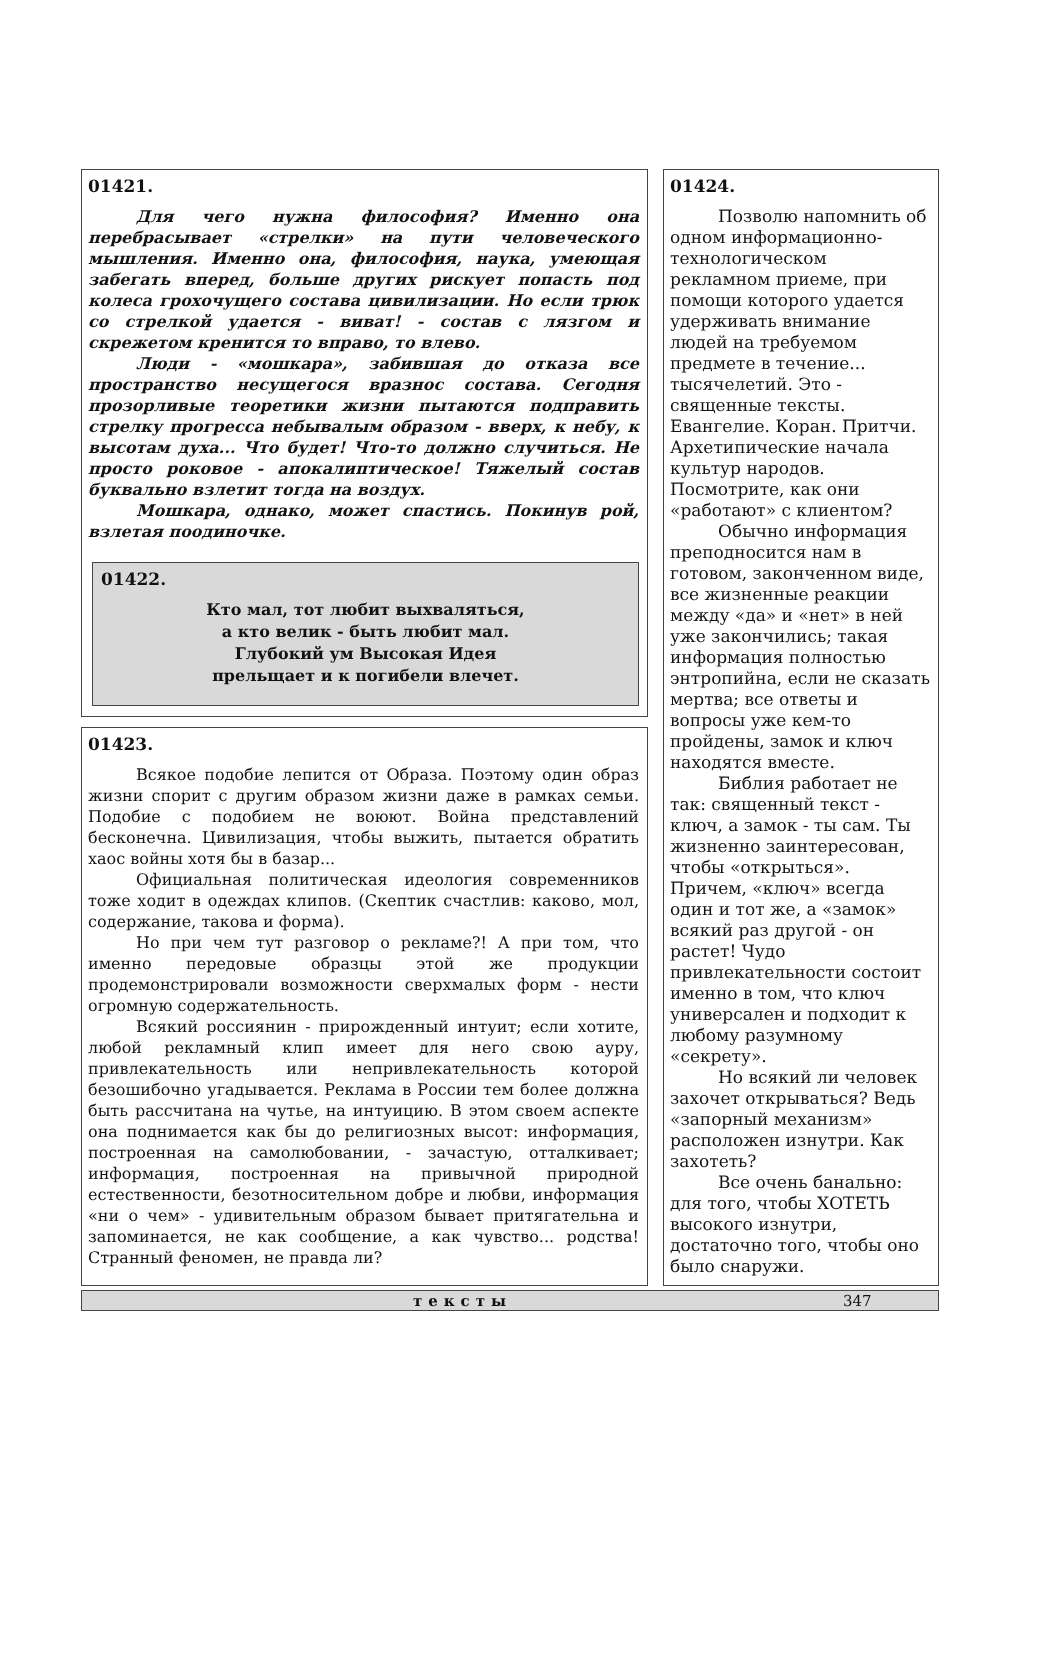01421.
Для чего нужна философия? Именно она перебрасывает «стрелки» на пути человеческого мышления. Именно она, философия, наука, умеющая забегать вперед, больше других рискует попасть под колеса грохочущего состава цивилизации. Но если трюк со стрелкой удается - виват! - состав с лязгом и скрежетом кренится то вправо, то влево.
Люди - «мошкара», забившая до отказа все пространство несущегося вразнос состава. Сегодня прозорливые теоретики жизни пытаются подправить стрелку прогресса небывалым образом - вверх, к небу, к высотам духа... Что будет! Что-то должно случиться. Не просто роковое - апокалиптическое! Тяжелый состав буквально взлетит тогда на воздух.
Мошкара, однако, может спастись. Покинув рой, взлетая поодиночке.
01422.
Кто мал, тот любит выхваляться,
а кто велик - быть любит мал.
Глубокий ум Высокая Идея
прельщает и к погибели влечет.
01423.
Всякое подобие лепится от Образа. Поэтому один образ жизни спорит с другим образом жизни даже в рамках семьи. Подобие с подобием не воюют. Война представлений бесконечна. Цивилизация, чтобы выжить, пытается обратить хаос войны хотя бы в базар...
Официальная политическая идеология современников тоже ходит в одеждах клипов. (Скептик счастлив: каково, мол, содержание, такова и форма).
Но при чем тут разговор о рекламе?! А при том, что именно передовые образцы этой же продукции продемонстрировали возможности сверхмалых форм - нести огромную содержательность.
Всякий россиянин - прирожденный интуит; если хотите, любой рекламный клип имеет для него свою ауру, привлекательность или непривлекательность которой безошибочно угадывается. Реклама в России тем более должна быть рассчитана на чутье, на интуицию. В этом своем аспекте она поднимается как бы до религиозных высот: информация, построенная на самолюбовании, - зачастую, отталкивает; информация, построенная на привычной природной естественности, безотносительном добре и любви, информация «ни о чем» - удивительным образом бывает притягательна и запоминается, не как сообщение, а как чувство... родства! Странный феномен, не правда ли?
01424.
Позволю напомнить об одном информационно-технологическом рекламном приеме, при помощи которого удается удерживать внимание людей на требуемом предмете в течение... тысячелетий. Это - священные тексты. Евангелие. Коран. Притчи. Архетипические начала культур народов. Посмотрите, как они «работают» с клиентом?
Обычно информация преподносится нам в готовом, законченном виде, все жизненные реакции между «да» и «нет» в ней уже закончились; такая информация полностью энтропийна, если не сказать мертва; все ответы и вопросы уже кем-то пройдены, замок и ключ находятся вместе.
Библия работает не так: священный текст - ключ, а замок - ты сам. Ты жизненно заинтересован, чтобы «открыться». Причем, «ключ» всегда один и тот же, а «замок» всякий раз другой - он растет! Чудо привлекательности состоит именно в том, что ключ универсален и подходит к любому разумному «секрету».
Но всякий ли человек захочет открываться? Ведь «запорный механизм» расположен изнутри. Как захотеть?
Все очень банально: для того, чтобы ХОТЕТЬ высокого изнутри, достаточно того, чтобы оно было снаружи.
тексты 347